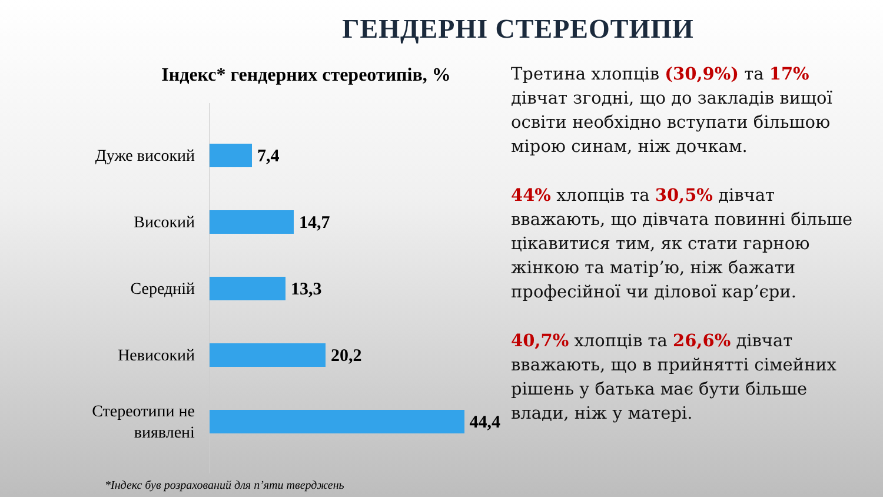ГЕНДЕРНІ СТЕРЕОТИПИ
Індекс* гендерних стереотипів, %
Дуже високий
7,4
Високий
14,7
Середній
13,3
Невисокий
20,2
Стереотипи не виявлені
44,4
*Індекс був розрахований для п’яти тверджень
Третина хлопців (30,9%) та 17% дівчат згодні, що до закладів вищої освіти необхідно вступати більшою мірою синам, ніж дочкам.
44% хлопців та 30,5% дівчат вважають, що дівчата повинні більше цікавитися тим, як стати гарною жінкою та матір’ю, ніж бажати професійної чи ділової кар’єри.
40,7% хлопців та 26,6% дівчат вважають, що в прийнятті сімейних рішень у батька має бути більше влади, ніж у матері.